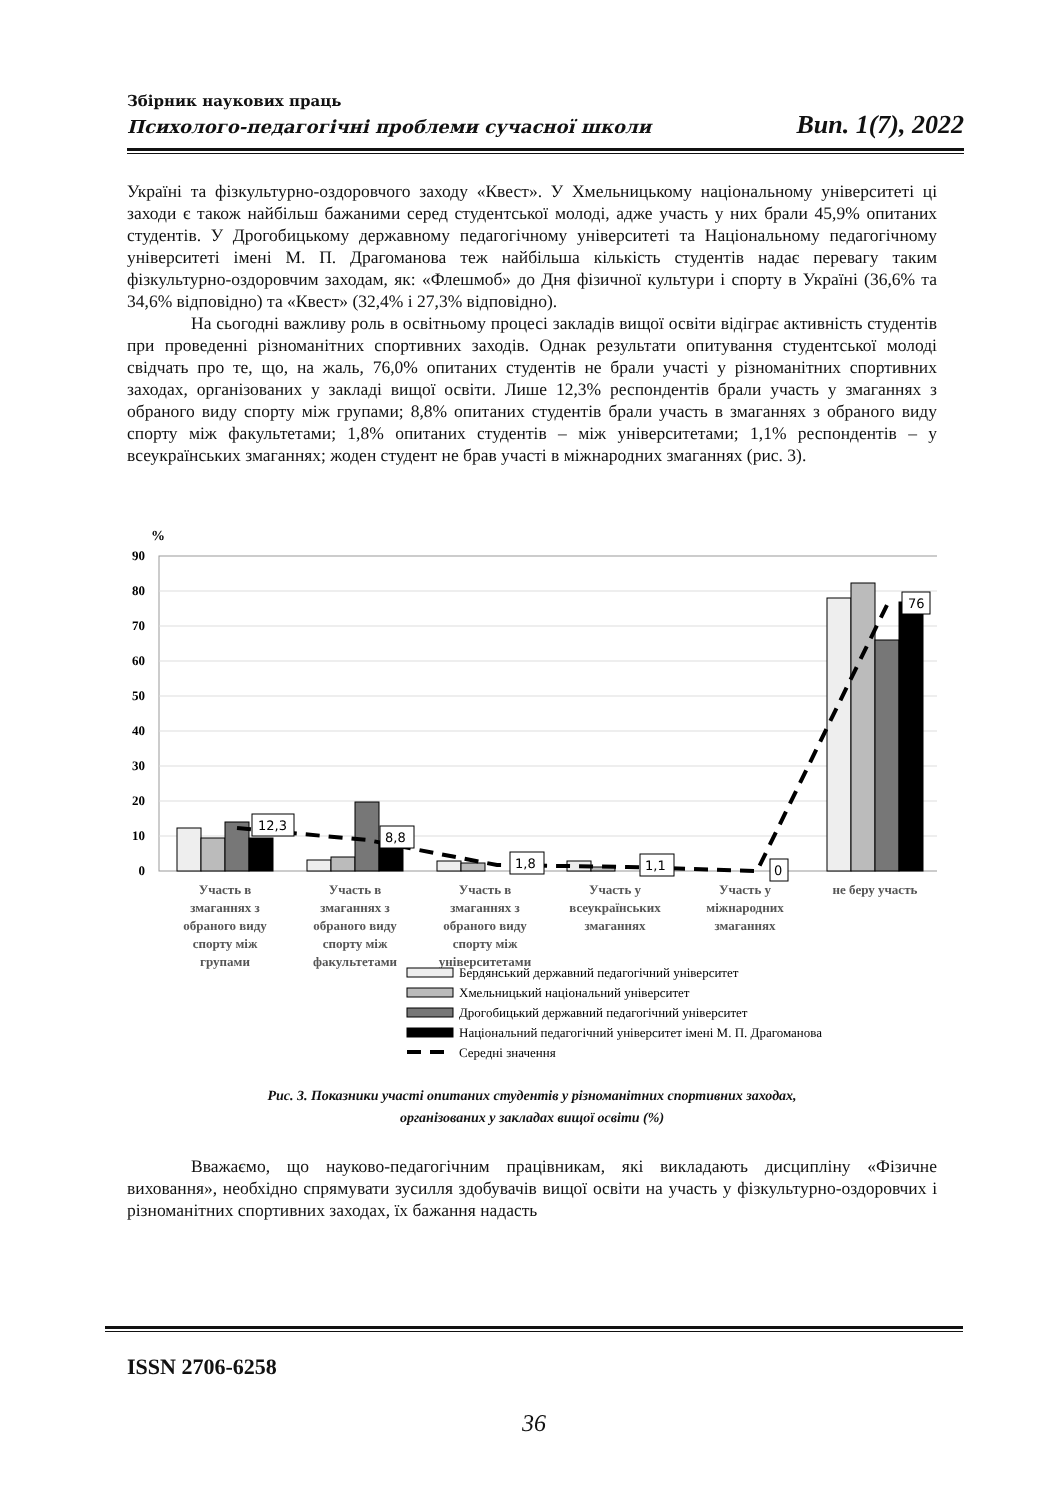Збірник наукових праць
Психолого-педагогічні проблеми сучасної школи Вип. 1(7), 2022
Україні та фізкультурно-оздоровчого заходу «Квест». У Хмельницькому національному університеті ці заходи є також найбільш бажаними серед студентської молоді, адже участь у них брали 45,9% опитаних студентів. У Дрогобицькому державному педагогічному університеті та Національному педагогічному університеті імені М. П. Драгоманова теж найбільша кількість студентів надає перевагу таким фізкультурно-оздоровчим заходам, як: «Флешмоб» до Дня фізичної культури і спорту в Україні (36,6% та 34,6% відповідно) та «Квест» (32,4% і 27,3% відповідно).
На сьогодні важливу роль в освітньому процесі закладів вищої освіти відіграє активність студентів при проведенні різноманітних спортивних заходів. Однак результати опитування студентської молоді свідчать про те, що, на жаль, 76,0% опитаних студентів не брали участі у різноманітних спортивних заходах, організованих у закладі вищої освіти. Лише 12,3% респондентів брали участь у змаганнях з обраного виду спорту між групами; 8,8% опитаних студентів брали участь в змаганнях з обраного виду спорту між факультетами; 1,8% опитаних студентів – між університетами; 1,1% респондентів – у всеукраїнських змаганнях; жоден студент не брав участі в міжнародних змаганнях (рис. 3).
%
90
80
70
60
50
40
30
20
10
0
12,3
8,8
1,8
1,1
0
76
Участь в
змаганнях з
обраного виду
спорту між
групами
Участь в
змаганнях з
обраного виду
спорту між
факультетами
Участь в
змаганнях з
обраного виду
спорту між
університетами
Участь у
всеукраїнських
змаганнях
Участь у
міжнародних
змаганнях
не беру участь
Бердянський державний педагогічний університет
Хмельницький національний університет
Дрогобицький державний педагогічний університет
Національний педагогічний університет імені М. П. Драгоманова
Середні значення
Рис. 3. Показники участі опитаних студентів у різноманітних спортивних заходах,
організованих у закладах вищої освіти (%)
Вважаємо, що науково-педагогічним працівникам, які викладають дисципліну «Фізичне виховання», необхідно спрямувати зусилля здобувачів вищої освіти на участь у фізкультурно-оздоровчих і різноманітних спортивних заходах, їх бажання надасть
ISSN 2706-6258
36